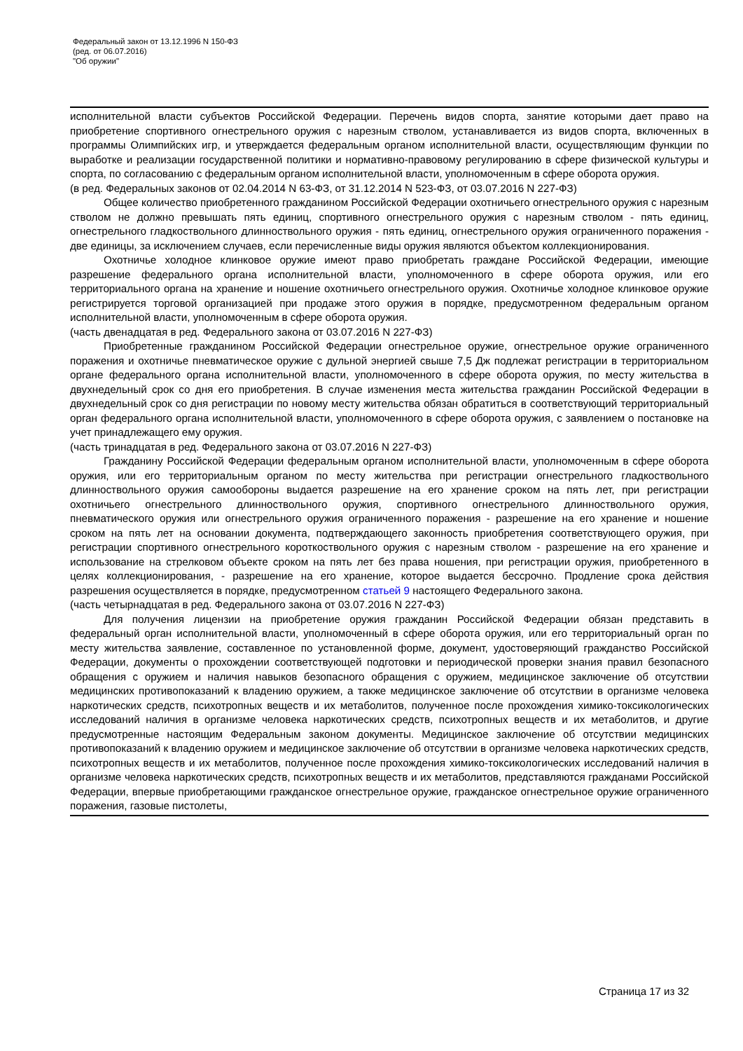Федеральный закон от 13.12.1996 N 150-ФЗ
(ред. от 06.07.2016)
"Об оружии"
исполнительной власти субъектов Российской Федерации. Перечень видов спорта, занятие которыми дает право на приобретение спортивного огнестрельного оружия с нарезным стволом, устанавливается из видов спорта, включенных в программы Олимпийских игр, и утверждается федеральным органом исполнительной власти, осуществляющим функции по выработке и реализации государственной политики и нормативно-правовому регулированию в сфере физической культуры и спорта, по согласованию с федеральным органом исполнительной власти, уполномоченным в сфере оборота оружия.
(в ред. Федеральных законов от 02.04.2014 N 63-ФЗ, от 31.12.2014 N 523-ФЗ, от 03.07.2016 N 227-ФЗ)
Общее количество приобретенного гражданином Российской Федерации охотничьего огнестрельного оружия с нарезным стволом не должно превышать пять единиц, спортивного огнестрельного оружия с нарезным стволом - пять единиц, огнестрельного гладкоствольного длинноствольного оружия - пять единиц, огнестрельного оружия ограниченного поражения - две единицы, за исключением случаев, если перечисленные виды оружия являются объектом коллекционирования.
Охотничье холодное клинковое оружие имеют право приобретать граждане Российской Федерации, имеющие разрешение федерального органа исполнительной власти, уполномоченного в сфере оборота оружия, или его территориального органа на хранение и ношение охотничьего огнестрельного оружия. Охотничье холодное клинковое оружие регистрируется торговой организацией при продаже этого оружия в порядке, предусмотренном федеральным органом исполнительной власти, уполномоченным в сфере оборота оружия.
(часть двенадцатая в ред. Федерального закона от 03.07.2016 N 227-ФЗ)
Приобретенные гражданином Российской Федерации огнестрельное оружие, огнестрельное оружие ограниченного поражения и охотничье пневматическое оружие с дульной энергией свыше 7,5 Дж подлежат регистрации в территориальном органе федерального органа исполнительной власти, уполномоченного в сфере оборота оружия, по месту жительства в двухнедельный срок со дня его приобретения. В случае изменения места жительства гражданин Российской Федерации в двухнедельный срок со дня регистрации по новому месту жительства обязан обратиться в соответствующий территориальный орган федерального органа исполнительной власти, уполномоченного в сфере оборота оружия, с заявлением о постановке на учет принадлежащего ему оружия.
(часть тринадцатая в ред. Федерального закона от 03.07.2016 N 227-ФЗ)
Гражданину Российской Федерации федеральным органом исполнительной власти, уполномоченным в сфере оборота оружия, или его территориальным органом по месту жительства при регистрации огнестрельного гладкоствольного длинноствольного оружия самообороны выдается разрешение на его хранение сроком на пять лет, при регистрации охотничьего огнестрельного длинноствольного оружия, спортивного огнестрельного длинноствольного оружия, пневматического оружия или огнестрельного оружия ограниченного поражения - разрешение на его хранение и ношение сроком на пять лет на основании документа, подтверждающего законность приобретения соответствующего оружия, при регистрации спортивного огнестрельного короткоствольного оружия с нарезным стволом - разрешение на его хранение и использование на стрелковом объекте сроком на пять лет без права ношения, при регистрации оружия, приобретенного в целях коллекционирования, - разрешение на его хранение, которое выдается бессрочно. Продление срока действия разрешения осуществляется в порядке, предусмотренном статьей 9 настоящего Федерального закона.
(часть четырнадцатая в ред. Федерального закона от 03.07.2016 N 227-ФЗ)
Для получения лицензии на приобретение оружия гражданин Российской Федерации обязан представить в федеральный орган исполнительной власти, уполномоченный в сфере оборота оружия, или его территориальный орган по месту жительства заявление, составленное по установленной форме, документ, удостоверяющий гражданство Российской Федерации, документы о прохождении соответствующей подготовки и периодической проверки знания правил безопасного обращения с оружием и наличия навыков безопасного обращения с оружием, медицинское заключение об отсутствии медицинских противопоказаний к владению оружием, а также медицинское заключение об отсутствии в организме человека наркотических средств, психотропных веществ и их метаболитов, полученное после прохождения химико-токсикологических исследований наличия в организме человека наркотических средств, психотропных веществ и их метаболитов, и другие предусмотренные настоящим Федеральным законом документы. Медицинское заключение об отсутствии медицинских противопоказаний к владению оружием и медицинское заключение об отсутствии в организме человека наркотических средств, психотропных веществ и их метаболитов, полученное после прохождения химико-токсикологических исследований наличия в организме человека наркотических средств, психотропных веществ и их метаболитов, представляются гражданами Российской Федерации, впервые приобретающими гражданское огнестрельное оружие, гражданское огнестрельное оружие ограниченного поражения, газовые пистолеты,
Страница 17 из 32